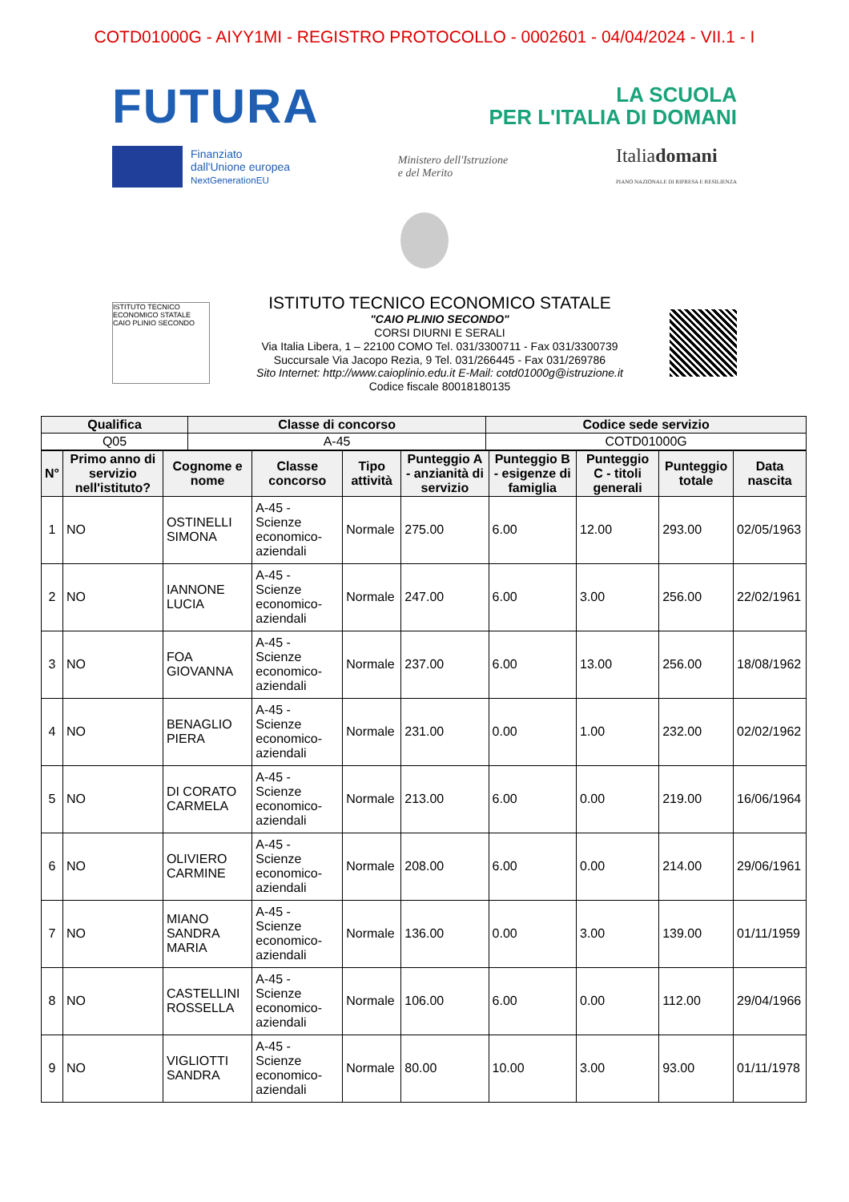COTD01000G - AIYY1MI - REGISTRO PROTOCOLLO - 0002601 - 04/04/2024 - VII.1 - I
FUTURA
LA SCUOLA
PER L'ITALIA DI DOMANI
Finanziato
dall'Unione europea
NextGenerationEU
Ministero dell'Istruzione
e del Merito
Italiadomani
PIANO NAZIONALE DI RIPRESA E RESILIENZA
ISTITUTO TECNICO ECONOMICO STATALE CAIO PLINIO SECONDO
ISTITUTO TECNICO ECONOMICO STATALE
"CAIO PLINIO SECONDO"
CORSI DIURNI E SERALI
Via Italia Libera, 1 – 22100 COMO Tel. 031/3300711 - Fax 031/3300739
Succursale Via Jacopo Rezia, 9 Tel. 031/266445 - Fax 031/269786
Sito Internet: http://www.caioplinio.edu.it E-Mail: cotd01000g@istruzione.it
Codice fiscale 80018180135
| Qualifica | Classe di concorso | Codice sede servizio |
| --- | --- | --- |
| Q05 | A-45 | COTD01000G |
| N° | Primo anno di servizio nell'istituto? | Cognome e nome | Classe concorso | Tipo attività | Punteggio A - anzianità di servizio | Punteggio B - esigenze di famiglia | Punteggio C - titoli generali | Punteggio totale | Data nascita |
| --- | --- | --- | --- | --- | --- | --- | --- | --- | --- |
| 1 | NO | OSTINELLI SIMONA | A-45 - Scienze economico-aziendali | Normale | 275.00 | 6.00 | 12.00 | 293.00 | 02/05/1963 |
| 2 | NO | IANNONE LUCIA | A-45 - Scienze economico-aziendali | Normale | 247.00 | 6.00 | 3.00 | 256.00 | 22/02/1961 |
| 3 | NO | FOA GIOVANNA | A-45 - Scienze economico-aziendali | Normale | 237.00 | 6.00 | 13.00 | 256.00 | 18/08/1962 |
| 4 | NO | BENAGLIO PIERA | A-45 - Scienze economico-aziendali | Normale | 231.00 | 0.00 | 1.00 | 232.00 | 02/02/1962 |
| 5 | NO | DI CORATO CARMELA | A-45 - Scienze economico-aziendali | Normale | 213.00 | 6.00 | 0.00 | 219.00 | 16/06/1964 |
| 6 | NO | OLIVIERO CARMINE | A-45 - Scienze economico-aziendali | Normale | 208.00 | 6.00 | 0.00 | 214.00 | 29/06/1961 |
| 7 | NO | MIANO SANDRA MARIA | A-45 - Scienze economico-aziendali | Normale | 136.00 | 0.00 | 3.00 | 139.00 | 01/11/1959 |
| 8 | NO | CASTELLINI ROSSELLA | A-45 - Scienze economico-aziendali | Normale | 106.00 | 6.00 | 0.00 | 112.00 | 29/04/1966 |
| 9 | NO | VIGLIOTTI SANDRA | A-45 - Scienze economico-aziendali | Normale | 80.00 | 10.00 | 3.00 | 93.00 | 01/11/1978 |